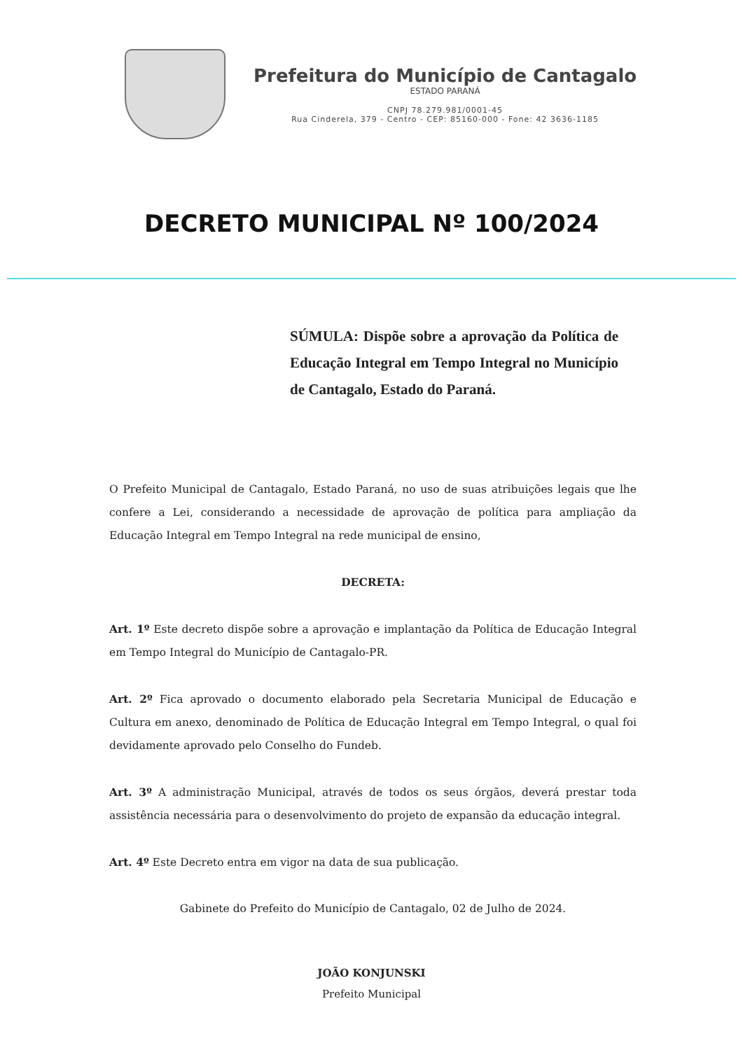Prefeitura do Município de Cantagalo
ESTADO PARANÁ
CNPJ 78.279.981/0001-45
Rua Cinderela, 379 - Centro - CEP: 85160-000 - Fone: 42 3636-1185
DECRETO MUNICIPAL Nº 100/2024
SÚMULA: Dispõe sobre a aprovação da Política de Educação Integral em Tempo Integral no Município de Cantagalo, Estado do Paraná.
O Prefeito Municipal de Cantagalo, Estado Paraná, no uso de suas atribuições legais que lhe confere a Lei, considerando a necessidade de aprovação de política para ampliação da Educação Integral em Tempo Integral na rede municipal de ensino,
DECRETA:
Art. 1º Este decreto dispõe sobre a aprovação e implantação da Política de Educação Integral em Tempo Integral do Município de Cantagalo-PR.
Art. 2º Fica aprovado o documento elaborado pela Secretaria Municipal de Educação e Cultura em anexo, denominado de Política de Educação Integral em Tempo Integral, o qual foi devidamente aprovado pelo Conselho do Fundeb.
Art. 3º A administração Municipal, através de todos os seus órgãos, deverá prestar toda assistência necessária para o desenvolvimento do projeto de expansão da educação integral.
Art. 4º Este Decreto entra em vigor na data de sua publicação.
Gabinete do Prefeito do Município de Cantagalo, 02 de Julho de 2024.
JOÃO KONJUNSKI
Prefeito Municipal